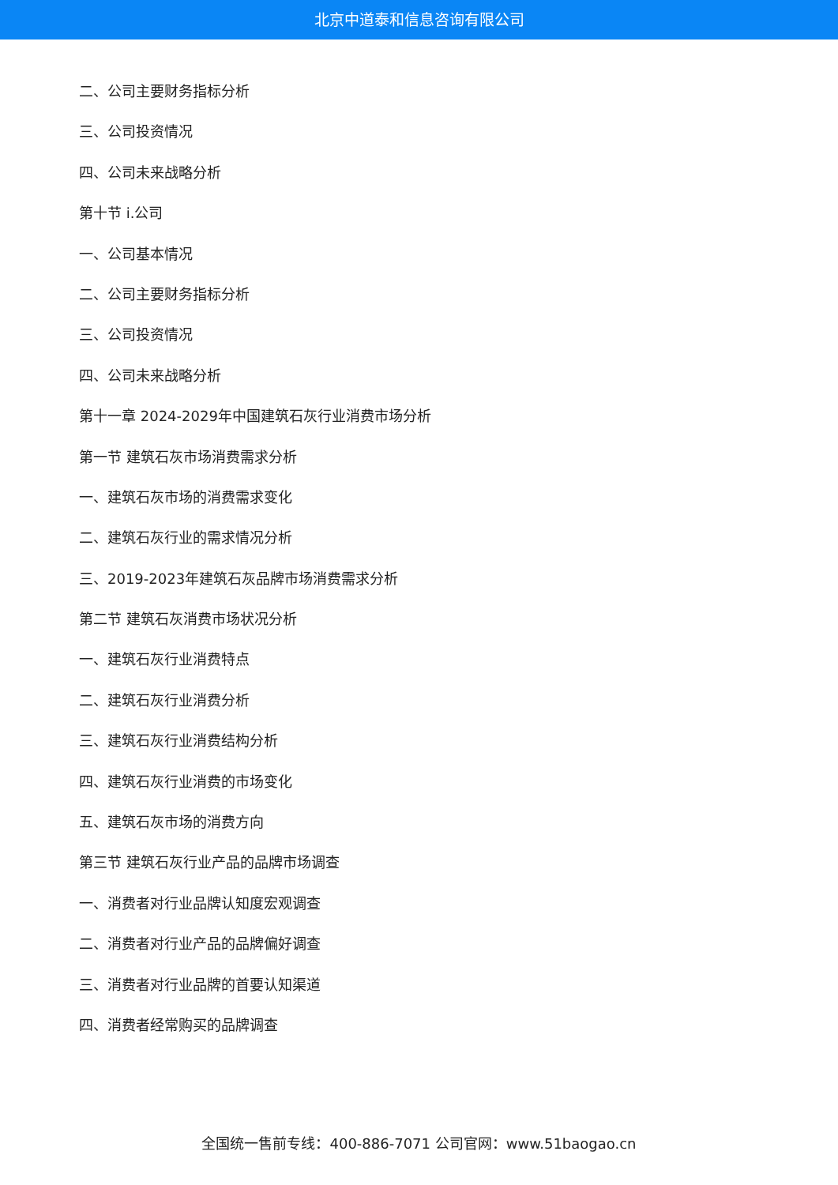北京中道泰和信息咨询有限公司
二、公司主要财务指标分析
三、公司投资情况
四、公司未来战略分析
第十节 i.公司
一、公司基本情况
二、公司主要财务指标分析
三、公司投资情况
四、公司未来战略分析
第十一章 2024-2029年中国建筑石灰行业消费市场分析
第一节 建筑石灰市场消费需求分析
一、建筑石灰市场的消费需求变化
二、建筑石灰行业的需求情况分析
三、2019-2023年建筑石灰品牌市场消费需求分析
第二节 建筑石灰消费市场状况分析
一、建筑石灰行业消费特点
二、建筑石灰行业消费分析
三、建筑石灰行业消费结构分析
四、建筑石灰行业消费的市场变化
五、建筑石灰市场的消费方向
第三节 建筑石灰行业产品的品牌市场调查
一、消费者对行业品牌认知度宏观调查
二、消费者对行业产品的品牌偏好调查
三、消费者对行业品牌的首要认知渠道
四、消费者经常购买的品牌调查
全国统一售前专线：400-886-7071 公司官网：www.51baogao.cn